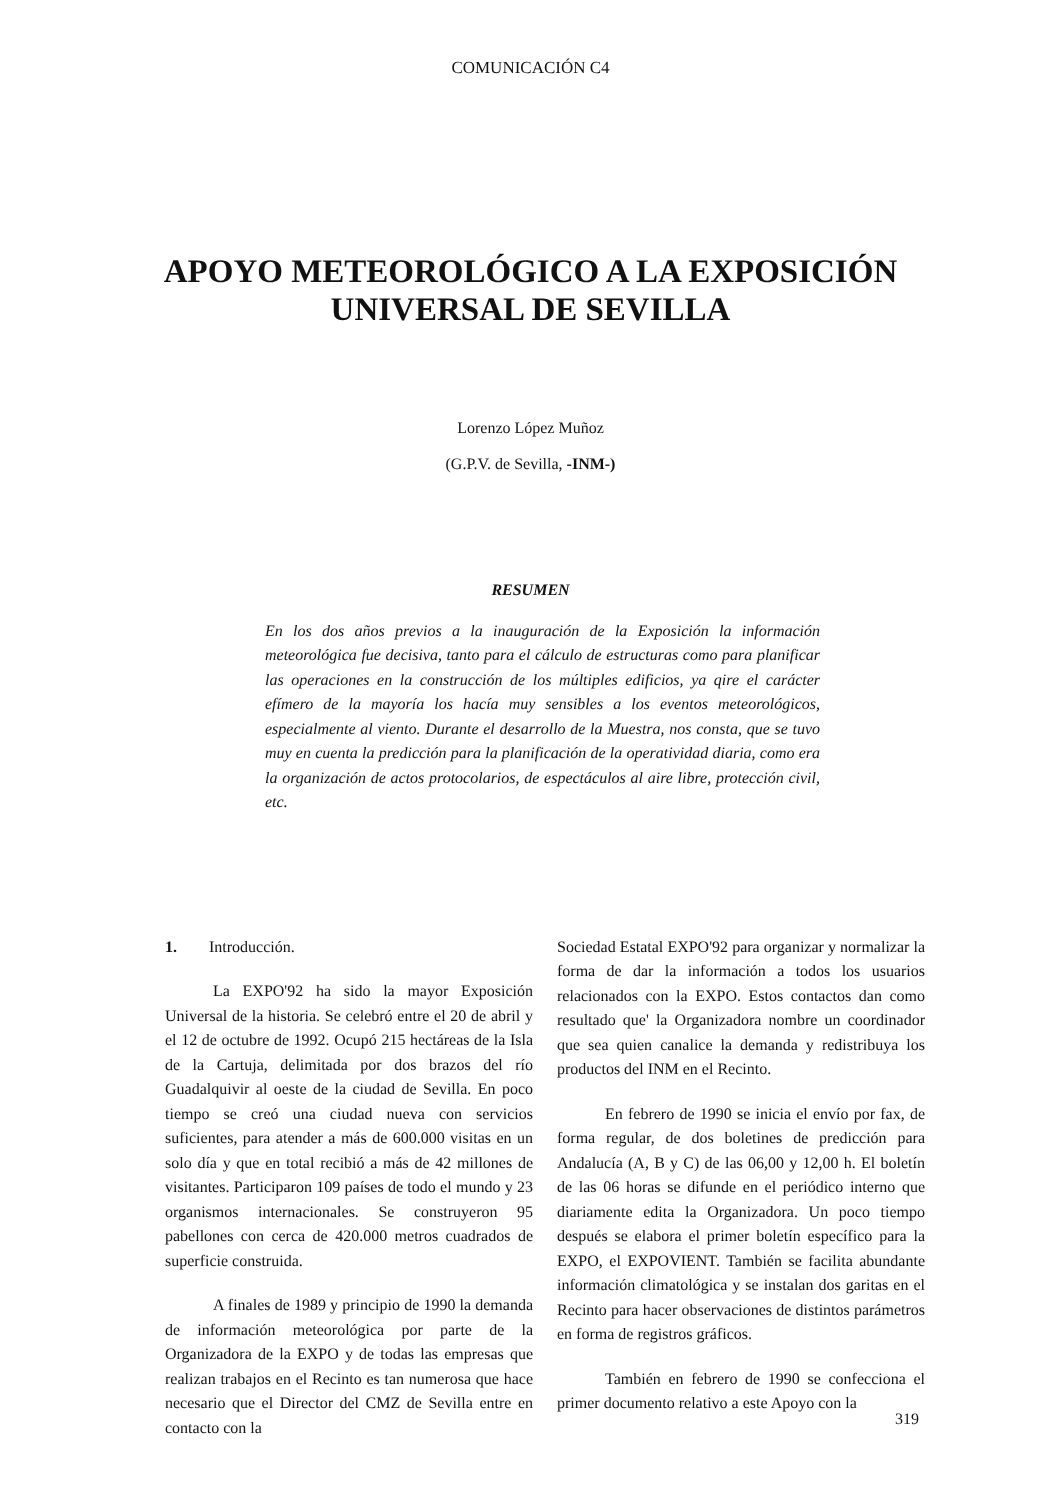COMUNICACIÓN C4
APOYO METEOROLÓGICO A LA EXPOSICIÓN
UNIVERSAL DE SEVILLA
Lorenzo López Muñoz
(G.P.V. de Sevilla, -INM-)
RESUMEN
En los dos años previos a la inauguración de la Exposición la información meteorológica fue decisiva, tanto para el cálculo de estructuras como para planificar las operaciones en la construcción de los múltiples edificios, ya qire el carácter efímero de la mayoría los hacía muy sensibles a los eventos meteorológicos, especialmente al viento. Durante el desarrollo de la Muestra, nos consta, que se tuvo muy en cuenta la predicción para la planificación de la operatividad diaria, como era la organización de actos protocolarios, de espectáculos al aire libre, protección civil, etc.
1. Introducción.
La EXPO'92 ha sido la mayor Exposición Universal de la historia. Se celebró entre el 20 de abril y el 12 de octubre de 1992. Ocupó 215 hectáreas de la Isla de la Cartuja, delimitada por dos brazos del río Guadalquivir al oeste de la ciudad de Sevilla. En poco tiempo se creó una ciudad nueva con servicios suficientes, para atender a más de 600.000 visitas en un solo día y que en total recibió a más de 42 millones de visitantes. Participaron 109 países de todo el mundo y 23 organismos internacionales. Se construyeron 95 pabellones con cerca de 420.000 metros cuadrados de superficie construida.
A finales de 1989 y principio de 1990 la demanda de información meteorológica por parte de la Organizadora de la EXPO y de todas las empresas que realizan trabajos en el Recinto es tan numerosa que hace necesario que el Director del CMZ de Sevilla entre en contacto con la
Sociedad Estatal EXPO'92 para organizar y normalizar la forma de dar la información a todos los usuarios relacionados con la EXPO. Estos contactos dan como resultado que' la Organizadora nombre un coordinador que sea quien canalice la demanda y redistribuya los productos del INM en el Recinto.
En febrero de 1990 se inicia el envío por fax, de forma regular, de dos boletines de predicción para Andalucía (A, B y C) de las 06,00 y 12,00 h. El boletín de las 06 horas se difunde en el periódico interno que diariamente edita la Organizadora. Un poco tiempo después se elabora el primer boletín específico para la EXPO, el EXPOVIENT. También se facilita abundante información climatológica y se instalan dos garitas en el Recinto para hacer observaciones de distintos parámetros en forma de registros gráficos.
También en febrero de 1990 se confecciona el primer documento relativo a este Apoyo con la
319